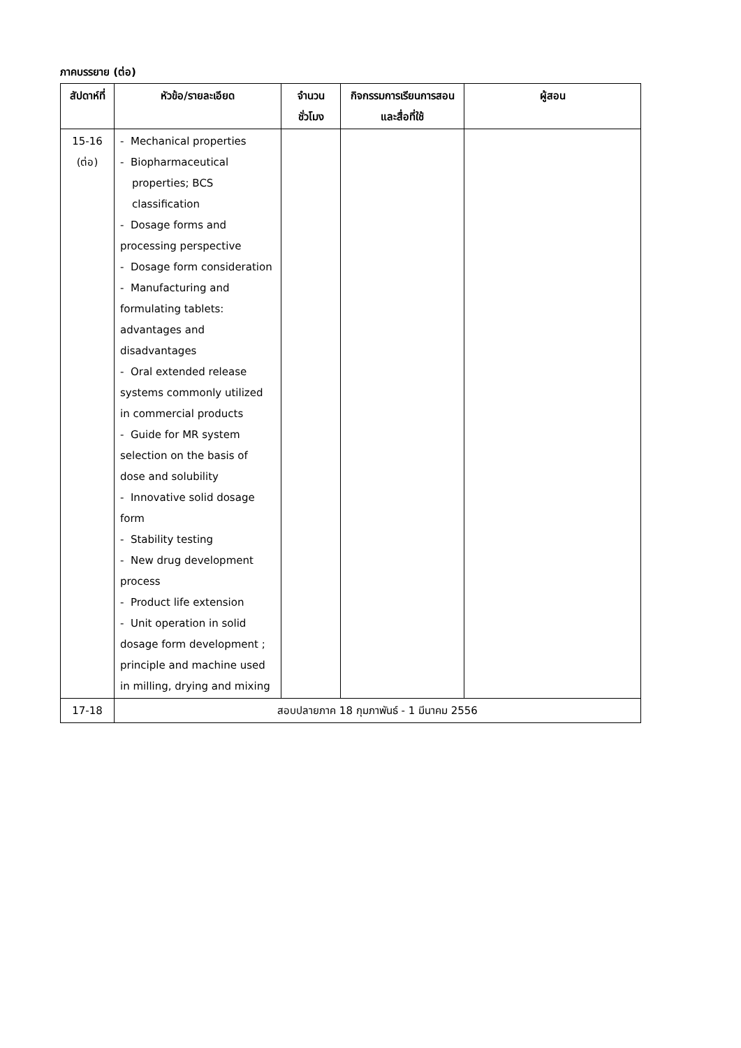ภาคบรรยาย (ต่อ)
| สัปดาห์ที่ | หัวข้อ/รายละเอียด | จำนวนชั่วโมง | กิจกรรมการเรียนการสอนและสื่อที่ใช้ | ผู้สอน |
| --- | --- | --- | --- | --- |
| 15-16 (ต่อ) | - Mechanical properties - Biopharmaceutical properties; BCS classification - Dosage forms and processing perspective - Dosage form consideration - Manufacturing and formulating tablets: advantages and disadvantages - Oral extended release systems commonly utilized in commercial products - Guide for MR system selection on the basis of dose and solubility - Innovative solid dosage form - Stability testing - New drug development process - Product life extension - Unit operation in solid dosage form development ; principle and machine used in milling, drying and mixing | | | |
| 17-18 | สอบปลายภาค 18 กุมภาพันธ์ - 1 มีนาคม 2556 | | | |